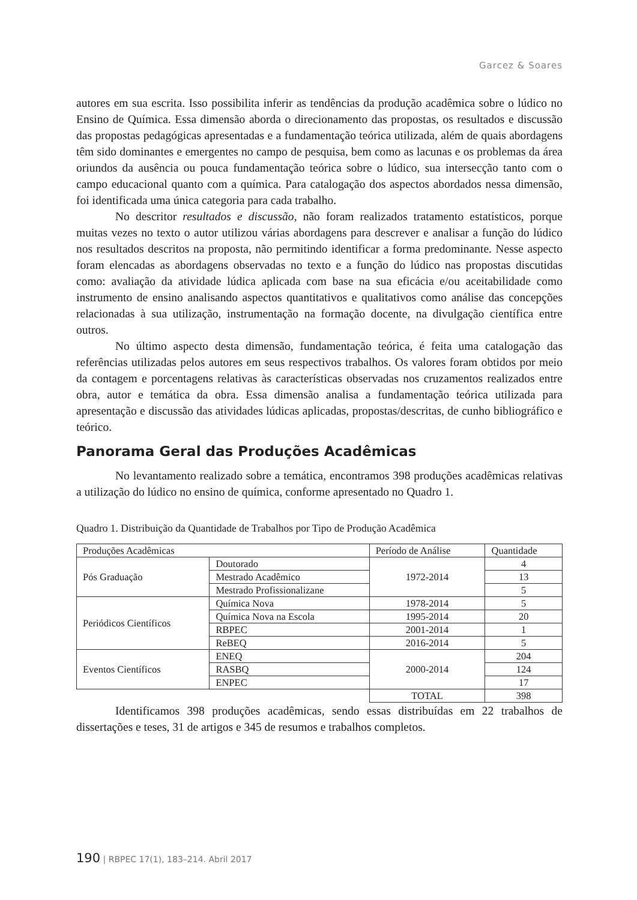Garcez & Soares
autores em sua escrita. Isso possibilita inferir as tendências da produção acadêmica sobre o lúdico no Ensino de Química. Essa dimensão aborda o direcionamento das propostas, os resultados e discussão das propostas pedagógicas apresentadas e a fundamentação teórica utilizada, além de quais abordagens têm sido dominantes e emergentes no campo de pesquisa, bem como as lacunas e os problemas da área oriundos da ausência ou pouca fundamentação teórica sobre o lúdico, sua intersecção tanto com o campo educacional quanto com a química. Para catalogação dos aspectos abordados nessa dimensão, foi identificada uma única categoria para cada trabalho.
No descritor resultados e discussão, não foram realizados tratamento estatísticos, porque muitas vezes no texto o autor utilizou várias abordagens para descrever e analisar a função do lúdico nos resultados descritos na proposta, não permitindo identificar a forma predominante. Nesse aspecto foram elencadas as abordagens observadas no texto e a função do lúdico nas propostas discutidas como: avaliação da atividade lúdica aplicada com base na sua eficácia e/ou aceitabilidade como instrumento de ensino analisando aspectos quantitativos e qualitativos como análise das concepções relacionadas à sua utilização, instrumentação na formação docente, na divulgação científica entre outros.
No último aspecto desta dimensão, fundamentação teórica, é feita uma catalogação das referências utilizadas pelos autores em seus respectivos trabalhos. Os valores foram obtidos por meio da contagem e porcentagens relativas às características observadas nos cruzamentos realizados entre obra, autor e temática da obra. Essa dimensão analisa a fundamentação teórica utilizada para apresentação e discussão das atividades lúdicas aplicadas, propostas/descritas, de cunho bibliográfico e teórico.
Panorama Geral das Produções Acadêmicas
No levantamento realizado sobre a temática, encontramos 398 produções acadêmicas relativas a utilização do lúdico no ensino de química, conforme apresentado no Quadro 1.
Quadro 1. Distribuição da Quantidade de Trabalhos por Tipo de Produção Acadêmica
| Produções Acadêmicas | | Período de Análise | Quantidade |
| --- | --- | --- | --- |
| Pós Graduação | Doutorado | 1972-2014 | 4 |
| | Mestrado Acadêmico | | 13 |
| | Mestrado Profissionalizane | | 5 |
| Periódicos Científicos | Química Nova | 1978-2014 | 5 |
| | Química Nova na Escola | 1995-2014 | 20 |
| | RBPEC | 2001-2014 | 1 |
| | ReBEQ | 2016-2014 | 5 |
| Eventos Científicos | ENEQ | 2000-2014 | 204 |
| | RASBQ | | 124 |
| | ENPEC | | 17 |
| | | TOTAL | 398 |
Identificamos 398 produções acadêmicas, sendo essas distribuídas em 22 trabalhos de dissertações e teses, 31 de artigos e 345 de resumos e trabalhos completos.
190 | RBPEC 17(1), 183–214. Abril 2017